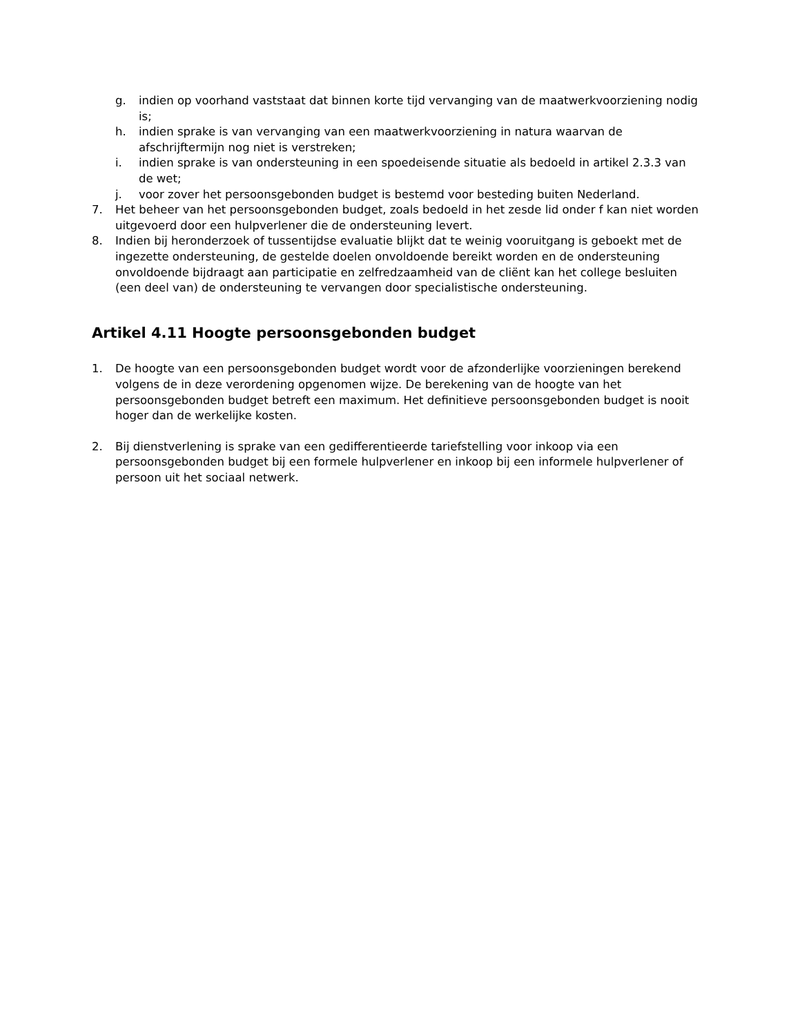g. indien op voorhand vaststaat dat binnen korte tijd vervanging van de maatwerkvoorziening nodig is;
h. indien sprake is van vervanging van een maatwerkvoorziening in natura waarvan de afschrijftermijn nog niet is verstreken;
i. indien sprake is van ondersteuning in een spoedeisende situatie als bedoeld in artikel 2.3.3 van de wet;
j. voor zover het persoonsgebonden budget is bestemd voor besteding buiten Nederland.
7. Het beheer van het persoonsgebonden budget, zoals bedoeld in het zesde lid onder f kan niet worden uitgevoerd door een hulpverlener die de ondersteuning levert.
8. Indien bij heronderzoek of tussentijdse evaluatie blijkt dat te weinig vooruitgang is geboekt met de ingezette ondersteuning, de gestelde doelen onvoldoende bereikt worden en de ondersteuning onvoldoende bijdraagt aan participatie en zelfredzaamheid van de cliënt kan het college besluiten (een deel van) de ondersteuning te vervangen door specialistische ondersteuning.
Artikel 4.11 Hoogte persoonsgebonden budget
1. De hoogte van een persoonsgebonden budget wordt voor de afzonderlijke voorzieningen berekend volgens de in deze verordening opgenomen wijze. De berekening van de hoogte van het persoonsgebonden budget betreft een maximum. Het definitieve persoonsgebonden budget is nooit hoger dan de werkelijke kosten.
2. Bij dienstverlening is sprake van een gedifferentieerde tariefstelling voor inkoop via een persoonsgebonden budget bij een formele hulpverlener en inkoop bij een informele hulpverlener of persoon uit het sociaal netwerk.